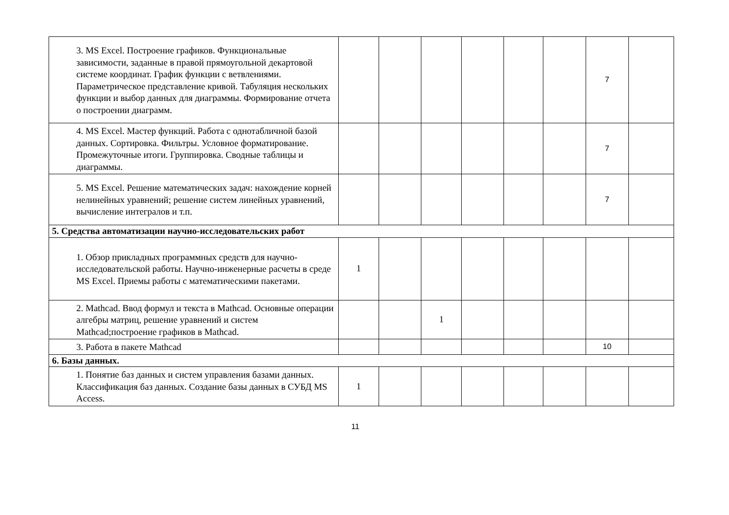| 3. MS Excel. Построение графиков. Функциональные зависимости, заданные в правой прямоугольной декартовой системе координат. График функции с ветвлениями. Параметрическое представление кривой. Табуляция нескольких функции и выбор данных для диаграммы. Формирование отчета о построении диаграмм. | | | | | | | 7 | |
| 4. MS Excel. Мастер функций. Работа с однотабличной базой данных. Сортировка. Фильтры. Условное форматирование. Промежуточные итоги. Группировка. Сводные таблицы и диаграммы. | | | | | | | 7 | |
| 5. MS Excel. Решение математических задач: нахождение корней нелинейных уравнений; решение систем линейных уравнений, вычисление интегралов и т.п. | | | | | | | 7 | |
| 5. Средства автоматизации научно-исследовательских работ | | | | | | | | |
| 1. Обзор прикладных программных средств для научно-исследовательской работы. Научно-инженерные расчеты в среде MS Excel. Приемы работы с математическими пакетами. | 1 | | | | | | | |
| 2. Mathcad. Ввод формул и текста в Mathcad. Основные операции алгебры матриц, решение уравнений и систем Mathcad;построение графиков в Mathcad. | | | 1 | | | | | |
| 3. Работа в пакете Mathcad | | | | | | | 10 | |
| 6. Базы данных. | | | | | | | | |
| 1. Понятие баз данных и систем управления базами данных. Классификация баз данных. Создание базы данных в СУБД MS Access. | 1 | | | | | | | |
11